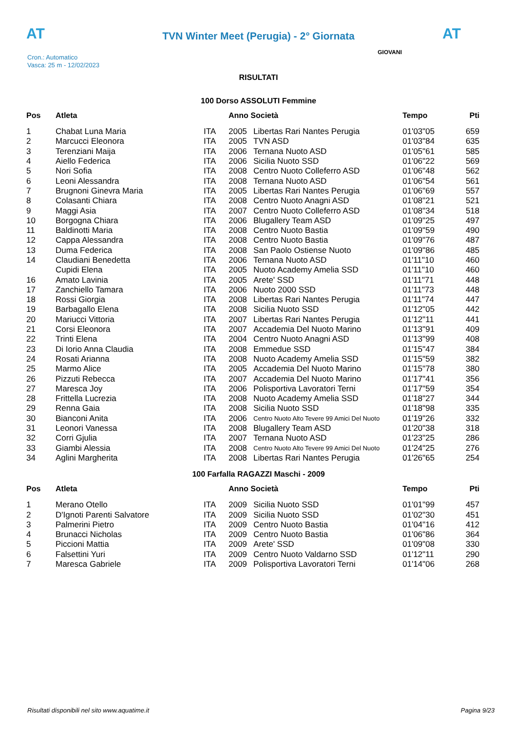AT
TVN Winter Meet (Perugia) - 2° Giornata AT
Cron.: Automatico
Vasca: 25 m - 12/02/2023
GIOVANI
RISULTATI
100 Dorso ASSOLUTI Femmine
| Pos | Atleta | | Anno Società | | Tempo | Pti |
| --- | --- | --- | --- | --- | --- | --- |
| 1 | Chabat Luna Maria | ITA | 2005 | Libertas Rari Nantes Perugia | 01'03"05 | 659 |
| 2 | Marcucci Eleonora | ITA | 2005 | TVN ASD | 01'03"84 | 635 |
| 3 | Terenziani Maija | ITA | 2006 | Ternana Nuoto ASD | 01'05"61 | 585 |
| 4 | Aiello Federica | ITA | 2006 | Sicilia Nuoto SSD | 01'06"22 | 569 |
| 5 | Nori Sofia | ITA | 2008 | Centro Nuoto Colleferro ASD | 01'06"48 | 562 |
| 6 | Leoni Alessandra | ITA | 2008 | Ternana Nuoto ASD | 01'06"54 | 561 |
| 7 | Brugnoni Ginevra Maria | ITA | 2005 | Libertas Rari Nantes Perugia | 01'06"69 | 557 |
| 8 | Colasanti Chiara | ITA | 2008 | Centro Nuoto Anagni ASD | 01'08"21 | 521 |
| 9 | Maggi Asia | ITA | 2007 | Centro Nuoto Colleferro ASD | 01'08"34 | 518 |
| 10 | Borgogna Chiara | ITA | 2006 | Blugallery Team ASD | 01'09"25 | 497 |
| 11 | Baldinotti Maria | ITA | 2008 | Centro Nuoto Bastia | 01'09"59 | 490 |
| 12 | Cappa Alessandra | ITA | 2008 | Centro Nuoto Bastia | 01'09"76 | 487 |
| 13 | Duma Federica | ITA | 2008 | San Paolo Ostiense Nuoto | 01'09"86 | 485 |
| 14 | Claudiani Benedetta | ITA | 2006 | Ternana Nuoto ASD | 01'11"10 | 460 |
| | Cupidi Elena | ITA | 2005 | Nuoto Academy Amelia SSD | 01'11"10 | 460 |
| 16 | Amato Lavinia | ITA | 2005 | Arete' SSD | 01'11"71 | 448 |
| 17 | Zanchiello Tamara | ITA | 2006 | Nuoto 2000 SSD | 01'11"73 | 448 |
| 18 | Rossi Giorgia | ITA | 2008 | Libertas Rari Nantes Perugia | 01'11"74 | 447 |
| 19 | Barbagallo Elena | ITA | 2008 | Sicilia Nuoto SSD | 01'12"05 | 442 |
| 20 | Mariucci Vittoria | ITA | 2007 | Libertas Rari Nantes Perugia | 01'12"11 | 441 |
| 21 | Corsi Eleonora | ITA | 2007 | Accademia Del Nuoto Marino | 01'13"91 | 409 |
| 22 | Trinti Elena | ITA | 2004 | Centro Nuoto Anagni ASD | 01'13"99 | 408 |
| 23 | Di Iorio Anna Claudia | ITA | 2008 | Emmedue SSD | 01'15"47 | 384 |
| 24 | Rosati Arianna | ITA | 2008 | Nuoto Academy Amelia SSD | 01'15"59 | 382 |
| 25 | Marmo Alice | ITA | 2005 | Accademia Del Nuoto Marino | 01'15"78 | 380 |
| 26 | Pizzuti Rebecca | ITA | 2007 | Accademia Del Nuoto Marino | 01'17"41 | 356 |
| 27 | Maresca Joy | ITA | 2006 | Polisportiva Lavoratori Terni | 01'17"59 | 354 |
| 28 | Frittella Lucrezia | ITA | 2008 | Nuoto Academy Amelia SSD | 01'18"27 | 344 |
| 29 | Renna Gaia | ITA | 2008 | Sicilia Nuoto SSD | 01'18"98 | 335 |
| 30 | Bianconi Anita | ITA | 2006 | Centro Nuoto Alto Tevere 99 Amici Del Nuoto | 01'19"26 | 332 |
| 31 | Leonori Vanessa | ITA | 2008 | Blugallery Team ASD | 01'20"38 | 318 |
| 32 | Corri Gjulia | ITA | 2007 | Ternana Nuoto ASD | 01'23"25 | 286 |
| 33 | Giambi Alessia | ITA | 2008 | Centro Nuoto Alto Tevere 99 Amici Del Nuoto | 01'24"25 | 276 |
| 34 | Aglini Margherita | ITA | 2008 | Libertas Rari Nantes Perugia | 01'26"65 | 254 |
100 Farfalla RAGAZZI Maschi - 2009
| Pos | Atleta | | Anno Società | | Tempo | Pti |
| --- | --- | --- | --- | --- | --- | --- |
| 1 | Merano Otello | ITA | 2009 | Sicilia Nuoto SSD | 01'01"99 | 457 |
| 2 | D'Ignoti Parenti Salvatore | ITA | 2009 | Sicilia Nuoto SSD | 01'02"30 | 451 |
| 3 | Palmerini Pietro | ITA | 2009 | Centro Nuoto Bastia | 01'04"16 | 412 |
| 4 | Brunacci Nicholas | ITA | 2009 | Centro Nuoto Bastia | 01'06"86 | 364 |
| 5 | Piccioni Mattia | ITA | 2009 | Arete' SSD | 01'09"08 | 330 |
| 6 | Falsettini Yuri | ITA | 2009 | Centro Nuoto Valdarno SSD | 01'12"11 | 290 |
| 7 | Maresca Gabriele | ITA | 2009 | Polisportiva Lavoratori Terni | 01'14"06 | 268 |
Risultati disponibili nel sito www.aquatime.it Pagina 9/23